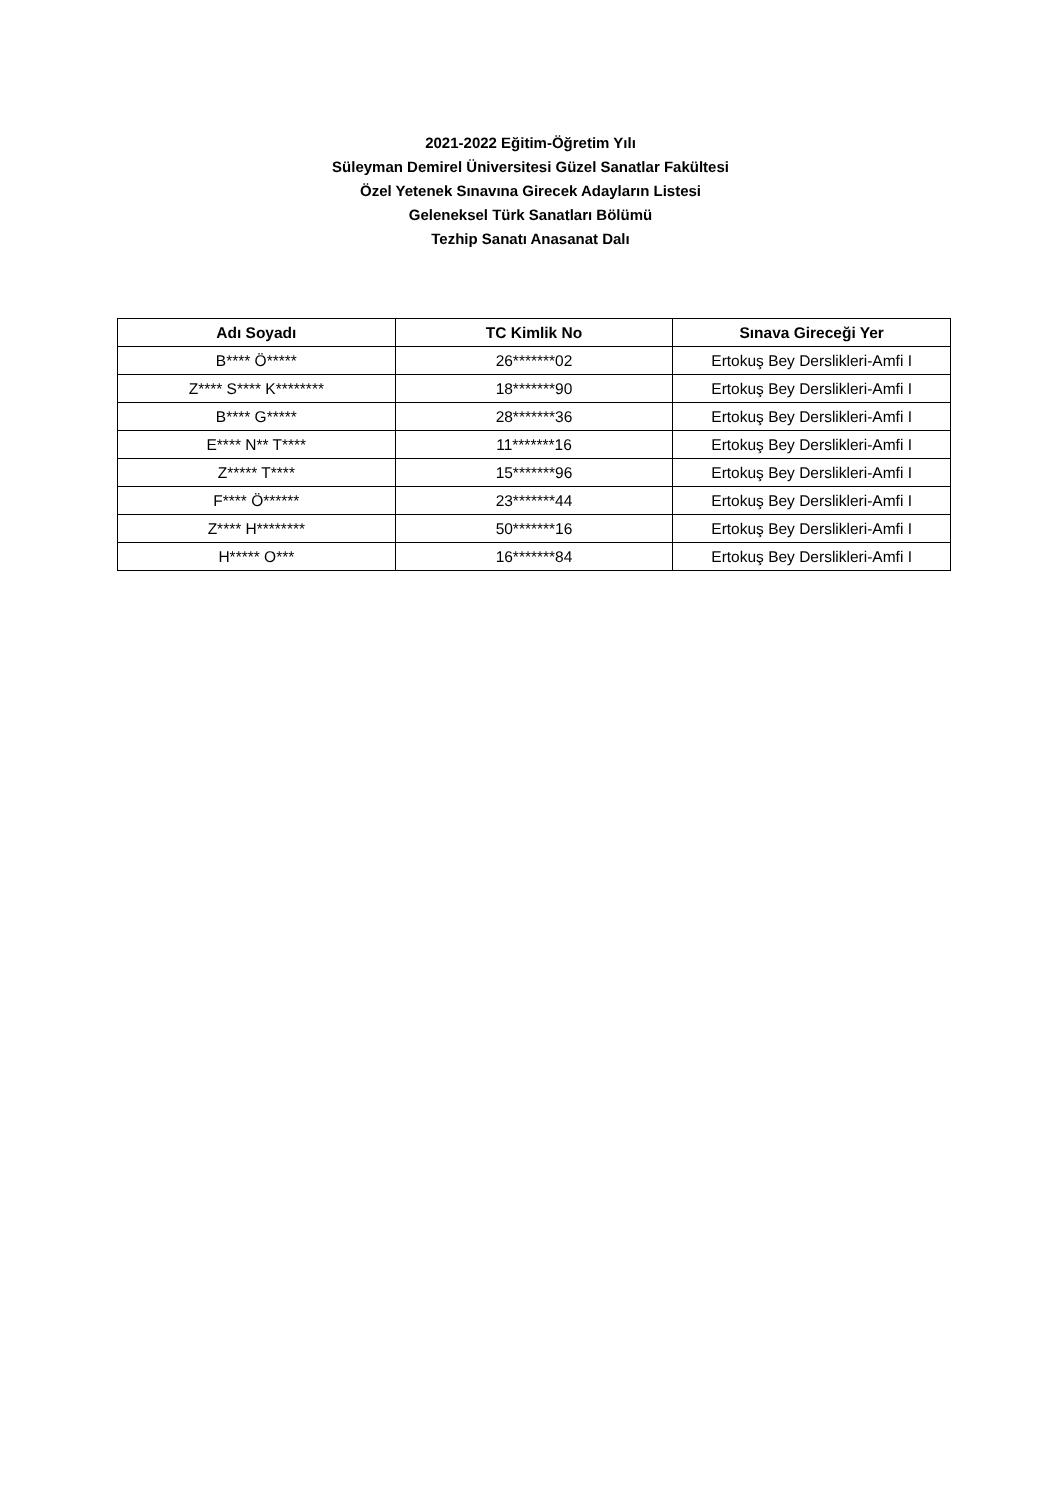2021-2022 Eğitim-Öğretim Yılı
Süleyman Demirel Üniversitesi Güzel Sanatlar Fakültesi
Özel Yetenek Sınavına Girecek Adayların Listesi
Geleneksel Türk Sanatları Bölümü
Tezhip Sanatı Anasanat Dalı
| Adı Soyadı | TC Kimlik No | Sınava Gireceği Yer |
| --- | --- | --- |
| B**** Ö***** | 26*******02 | Ertokuş Bey Derslikleri-Amfi I |
| Z**** S**** K******** | 18*******90 | Ertokuş Bey Derslikleri-Amfi I |
| B**** G***** | 28*******36 | Ertokuş Bey Derslikleri-Amfi I |
| E**** N** T**** | 11*******16 | Ertokuş Bey Derslikleri-Amfi I |
| Z***** T**** | 15*******96 | Ertokuş Bey Derslikleri-Amfi I |
| F**** Ö****** | 23*******44 | Ertokuş Bey Derslikleri-Amfi I |
| Z**** H******** | 50*******16 | Ertokuş Bey Derslikleri-Amfi I |
| H***** O*** | 16*******84 | Ertokuş Bey Derslikleri-Amfi I |